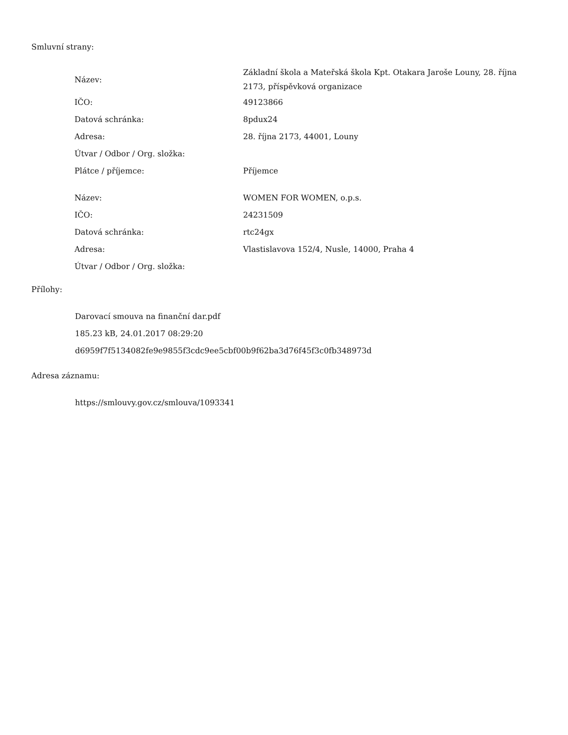Smluvní strany:
| Název: | Základní škola a Mateřská škola Kpt. Otakara Jaroše Louny, 28. října 2173, příspěvková organizace |
| IČO: | 49123866 |
| Datová schránka: | 8pdux24 |
| Adresa: | 28. října 2173, 44001, Louny |
| Útvar / Odbor / Org. složka: | |
| Plátce / příjemce: | Příjemce |
| Název: | WOMEN FOR WOMEN, o.p.s. |
| IČO: | 24231509 |
| Datová schránka: | rtc24gx |
| Adresa: | Vlastislavova 152/4, Nusle, 14000, Praha 4 |
| Útvar / Odbor / Org. složka: | |
Přílohy:
Darovací smouva na finanční dar.pdf
185.23 kB, 24.01.2017 08:29:20
d6959f7f5134082fe9e9855f3cdc9ee5cbf00b9f62ba3d76f45f3c0fb348973d
Adresa záznamu:
https://smlouvy.gov.cz/smlouva/1093341